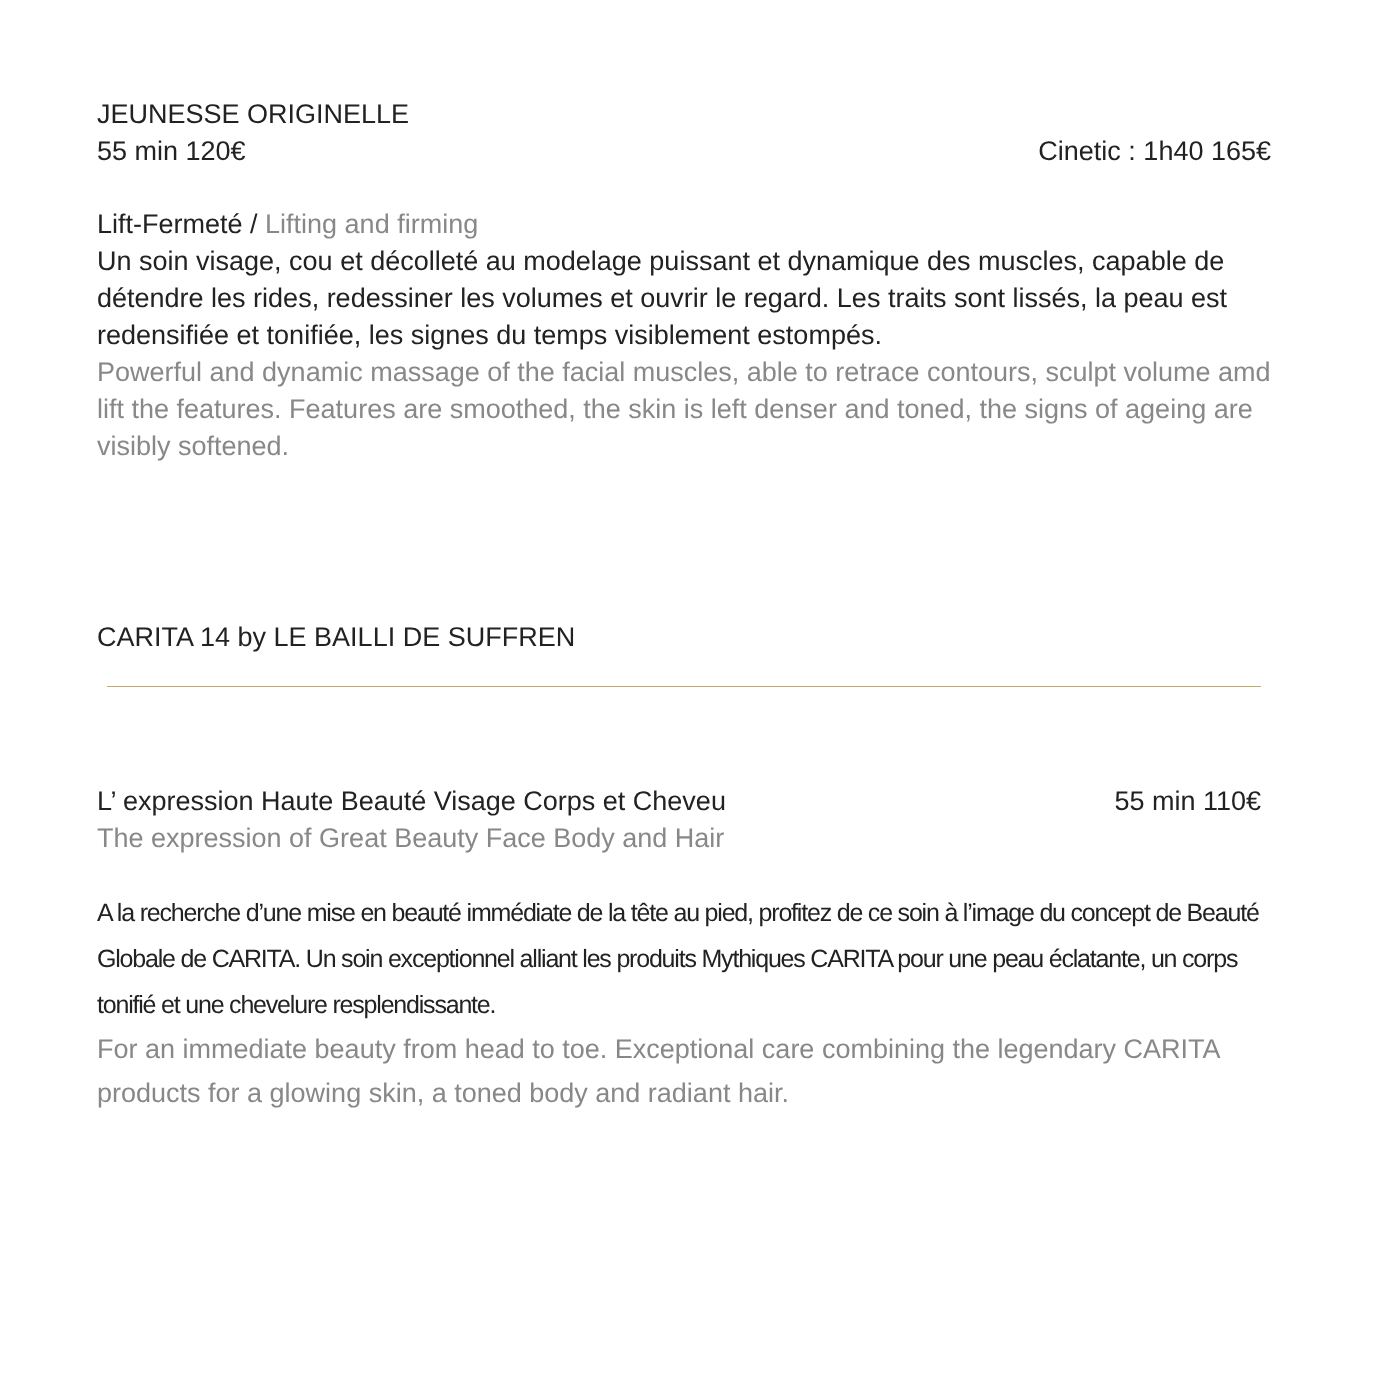JEUNESSE ORIGINELLE
55 min 120€ Cinetic : 1h40 165€
Lift-Fermeté / Lifting and firming
Un soin visage, cou et décolleté au modelage puissant et dynamique des muscles, capable de détendre les rides, redessiner les volumes et ouvrir le regard. Les traits sont lissés, la peau est redensifiée et tonifiée, les signes du temps visiblement estompés.
Powerful and dynamic massage of the facial muscles, able to retrace contours, sculpt volume amd lift the features. Features are smoothed, the skin is left denser and toned, the signs of ageing are visibly softened.
CARITA 14 by LE BAILLI DE SUFFREN
L’ expression Haute Beauté Visage Corps et Cheveu 55 min 110€
The expression of Great Beauty Face Body and Hair
A la recherche d’une mise en beauté immédiate de la tête au pied, profitez de ce soin à l’image du concept de Beauté Globale de CARITA. Un soin exceptionnel alliant les produits Mythiques CARITA pour une peau éclatante, un corps tonifié et une chevelure resplendissante.
For an immediate beauty from head to toe. Exceptional care combining the legendary CARITA products for a glowing skin, a toned body and radiant hair.